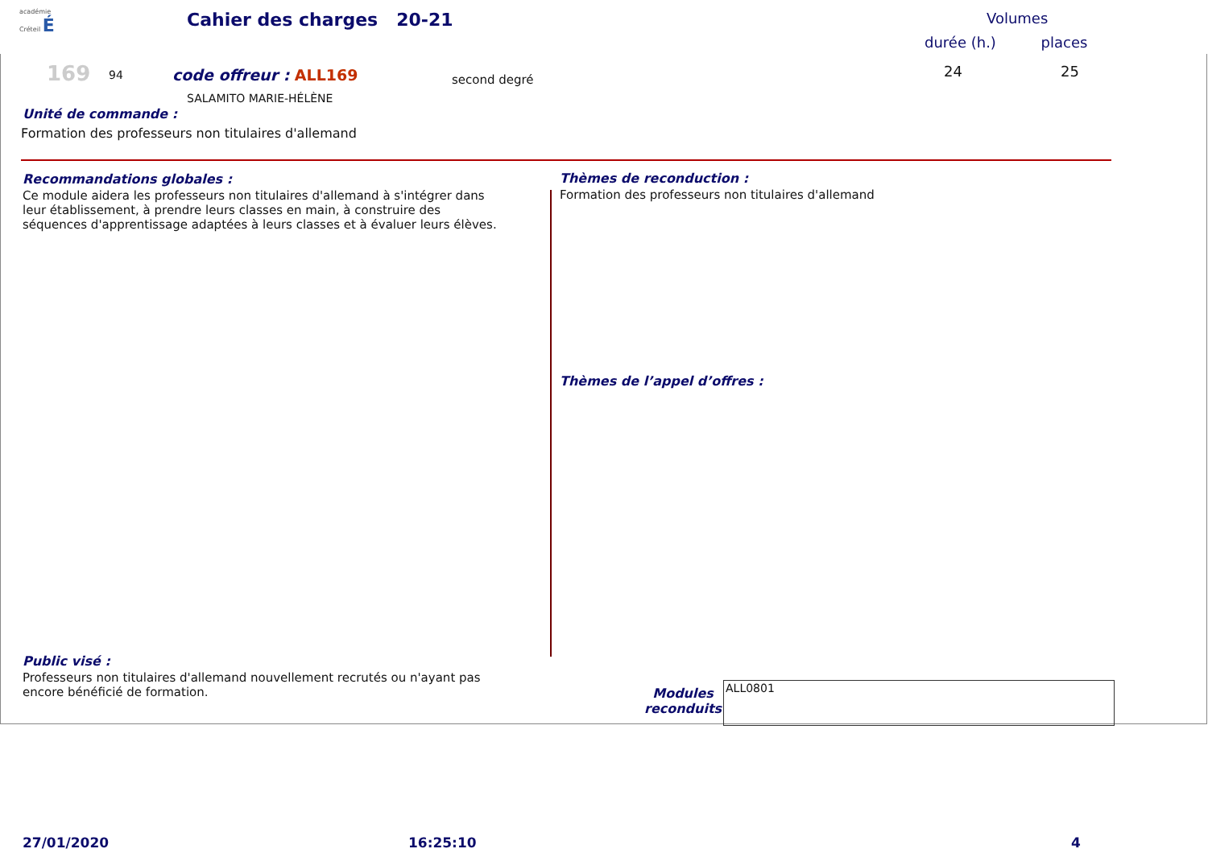académie
Créteil É
Cahier des charges 20-21 Volumes
durée (h.) places
169 94 code offreur : ALL169 second degré 24 25
SALAMITO MARIE-HÉLÈNE
Unité de commande :
Formation des professeurs non titulaires d'allemand
Recommandations globales :
Ce module aidera les professeurs non titulaires d'allemand à s'intégrer dans leur établissement, à prendre leurs classes en main, à construire des séquences d'apprentissage adaptées à leurs classes et à évaluer leurs élèves.
Thèmes de reconduction :
Formation des professeurs non titulaires d'allemand
Thèmes de l’appel d’offres :
Public visé :
Professeurs non titulaires d'allemand nouvellement recrutés ou n'ayant pas encore bénéficié de formation.
Modules
reconduits
ALL0801
27/01/2020 16:25:10 4